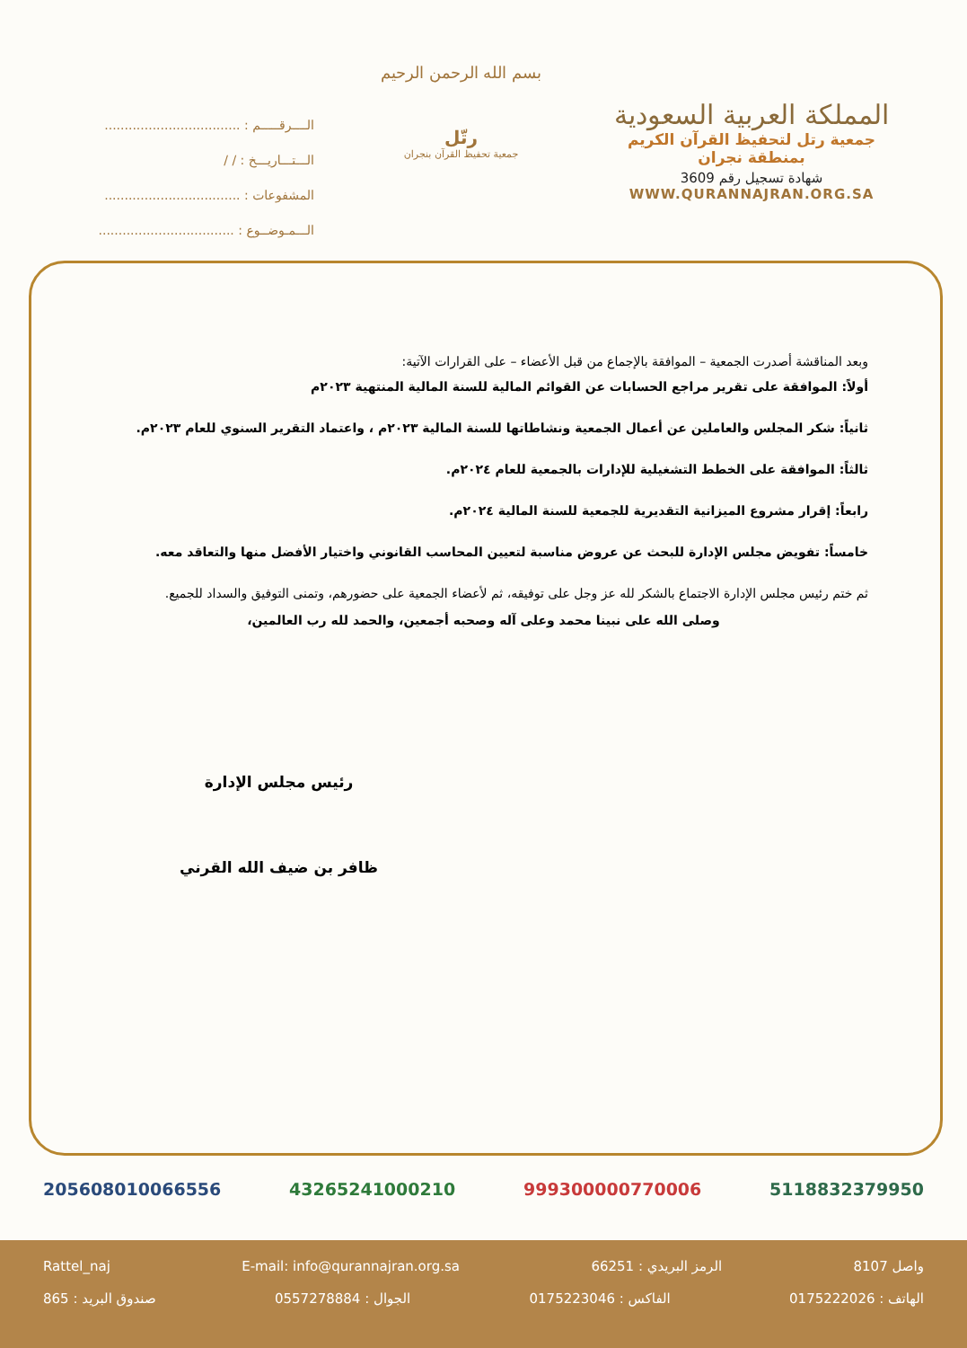الــــرقـــــم : ..................................
الـــتـــاريـــخ : / /
المشفوعات : ..................................
الـــمـوضــوع : ..................................
بسم الله الرحمن الرحيم
رتّل
جمعية تحفيظ القرآن بنجران
المملكة العربية السعودية
جمعية رتل لتحفيظ القرآن الكريم
بمنطقة نجران
شهادة تسجيل رقم 3609
WWW.QURANNAJRAN.ORG.SA
وبعد المناقشة أصدرت الجمعية – الموافقة بالإجماع من قبل الأعضاء – على القرارات الآتية:
أولاً: الموافقة على تقرير مراجع الحسابات عن القوائم المالية للسنة المالية المنتهية ٢٠٢٣م
ثانياً: شكر المجلس والعاملين عن أعمال الجمعية ونشاطاتها للسنة المالية ٢٠٢٣م ، واعتماد التقرير السنوي للعام ٢٠٢٣م.
ثالثاً: الموافقة على الخطط التشغيلية للإدارات بالجمعية للعام ٢٠٢٤م.
رابعاً: إقرار مشروع الميزانية التقديرية للجمعية للسنة المالية ٢٠٢٤م.
خامساً: تفويض مجلس الإدارة للبحث عن عروض مناسبة لتعيين المحاسب القانوني واختيار الأفضل منها والتعاقد معه.
ثم ختم رئيس مجلس الإدارة الاجتماع بالشكر لله عز وجل على توفيقه، ثم لأعضاء الجمعية على حضورهم، وتمنى التوفيق والسداد للجميع.
وصلى الله على نبينا محمد وعلى آله وصحبه أجمعين، والحمد لله رب العالمين،
رئيس مجلس الإدارة
ظافر بن ضيف الله القرني
205608010066556 43265241000210 999300000770006 5118832379950
واصل 8107 الرمز البريدي : 66251 E-mail: info@qurannajran.org.sa Rattel_naj
الهاتف : 0175222026 الفاكس : 0175223046 الجوال : 0557278884 صندوق البريد : 865